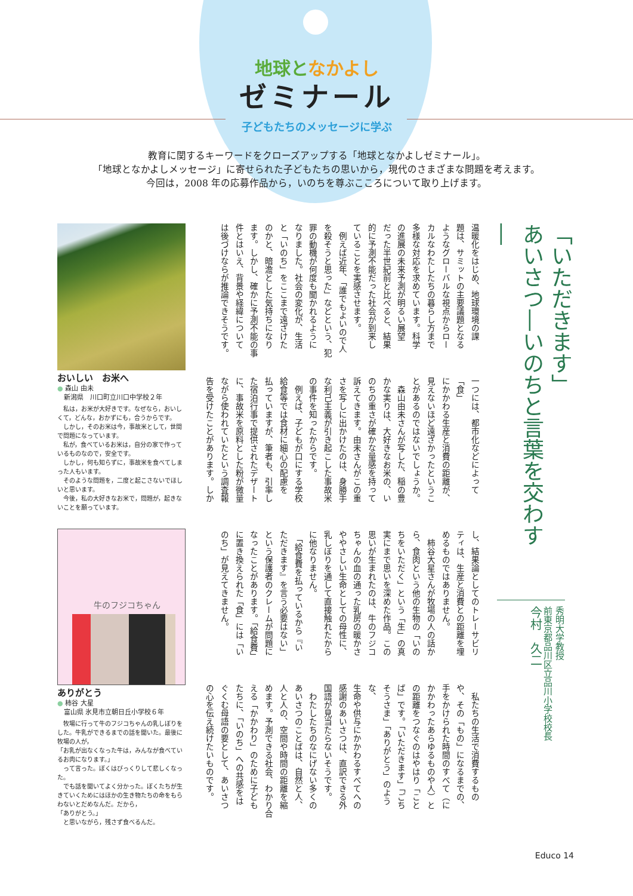地球となかよし
ゼミナール
子どもたちのメッセージに学ぶ
教育に関するキーワードをクローズアップする「地球となかよしゼミナール」。
「地球となかよしメッセージ」に寄せられた子どもたちの思いから，現代のさまざまな問題を考えます。
今回は，2008 年の応募作品から，いのちを尊ぶこころについて取り上げます。
「いただきます」
あいさつ―いのちと言葉を交わす―
秀明大学教授
前東京都品川区立品川小学校校長
今村　久二
温暖化をはじめ、地球環境の課
題は、サミットの主要議題となる
ようなグローバルな視点からロー
カルなわたしたちの暮らし方まで
多様な対応を求めています。科学
の進展の未来予測が明るい展望
だった半世紀前と比べると、結果
的に予測不能だった社会が到来し
ていることを実感させます。
　例えば近年、「誰でもよいので人
を殺そうと思った」などという、犯
罪の動機が何度も聞かれるように
なりました。社会の変化が、生活
と「いのち」をここまで遠ざけた
のかと、暗澹とした気持ちになり
ます。しかし、確かに予測不能の事
件とはいえ、背景や経緯について
は後づけならが推論できそうです。
一つには、都市化などによって「食」
にかかわる生産と消費の距離が、
見えないほど遠ざかったというこ
とがあるのではないでしょうか。
　森山由未さんが写した、稲の豊
かな実りは、大好きなお米の、い
のちの重さが確かな量感を持って
訴えてきます。由未さんがこの重
さを写しに出かけたのは、身勝手
な利己主義が引き起こした事故米
の事件を知ったからです。
　例えば、子どもが口にする学校
給食等では食材に細心の配慮を
払っていますが、筆者も、引率し
た宿泊行事で提供されたデザート
に、事故米を原料とした粉が微量
ながら使われていたという調査報
告を受けたことがあります。しか
し、結果論としてのトレーサビリ
ティは、生産と消費との距離を埋
めるものではありません。
　柿谷大星さんが牧場の人の話か
ら、食肉という他の生物の「いの
ちをいただく」という「生」の真
実にまで思いを深めた作品。この
思いが生まれたのは、牛のフジコ
ちゃんの血の通った乳房の暖かさ
ややさしい生命としての母性に、
乳しぼりを通して直接触れたから
に他なりません。
　「給食費を払っているから『い
ただきます』を言う必要はない」
という保護者のクレームが問題に
なったことがあります。「給食費」
に置き換えられた「食」には「い
のち」が見えてきません。
　私たちの生活で消費するもの
や、その「もの」になるまでの、
手をかけられた時間のすべて（に
かかわったあらゆるものや人）と
の距離をつなぐのはやはり「こと
ば」です。「いただきます」「ごち
そうさま」「ありがとう」のような、
生命や供与にかかわるすべてへの
感謝のあいさつは、直訳できる外
国語が見当たらないそうです。
　わたしたちのなにげない多くの
あいさつのことばは、自然と人、
人と人の、空間や時間の距離を縮
めます。予測できる社会、わかり合
える「かかわり」のために子ども
たちに、「いのち」への共感をは
ぐくむ母語の要として、あいさつ
の心を伝え続けたいものです。
おいしい　お米へ
● 森山 由未
　新潟県　川口町立川口中学校２年
　私は，お米が大好きです。なぜなら，おいしくて，どんな，おかずにも，合うからです。
　しかし，そのお米は今，事故米として，世間で問題になっています。
　私が，食べているお米は，自分の家で作っているものなので，安全です。
　しかし，何も知らずに，事故米を食べてしまった人もいます。
　そのような問題を，二度と起こさないでほしいと思います。
　今後，私の大好きなお米で，問題が，起きないことを願っています。
牛のフジコちゃん
ありがとう
● 柿谷 大星
　富山県 氷見市立朝日丘小学校６年
　牧場に行って牛のフジコちゃんの乳しぼりをした。牛乳ができるまでの話を聞いた。最後に牧場の人が，
「お乳が出なくなった牛は，みんなが食べているお肉になります。」
　って言った。ぼくはびっくりして悲しくなった。
　でも話を聞いてよく分かった。ぼくたちが生きていくためにはほかの生き物たちの命をもらわないとだめなんだ。だから，
「ありがとう。」
　と思いながら，残さず食べるんだ。
Educo 14